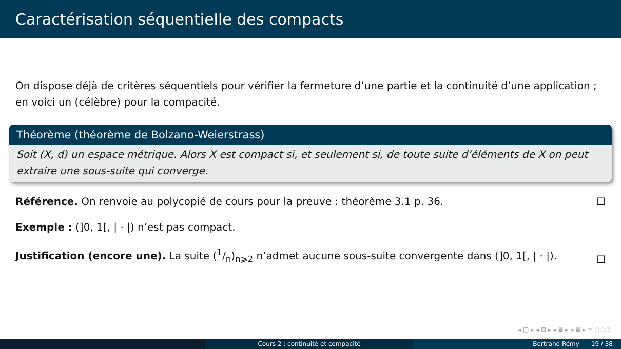Caractérisation séquentielle des compacts
On dispose déjà de critères séquentiels pour vérifier la fermeture d’une partie et la continuité d’une application ; en voici un (célèbre) pour la compacité.
Théorème (théorème de Bolzano-Weierstrass)
Soit (X, d) un espace métrique. Alors X est compact si, et seulement si, de toute suite d’éléments de X on peut extraire une sous-suite qui converge.
Référence. On renvoie au polycopié de cours pour la preuve : théorème 3.1 p. 36. ☐
Exemple : (]0, 1[, | · |) n’est pas compact.
Justification (encore une). La suite (1/n)<sub>n⩾2</sub> n’admet aucune sous-suite convergente dans (]0, 1[, | · |). ☐
◂ □ ▸ ◂ ⊡ ▸ ◂ ≣ ▸ ◂ ≣ ▸ ≡ ◌◌◌
Cours 2 : continuité et compacité Bertrand Rémy 19 / 38